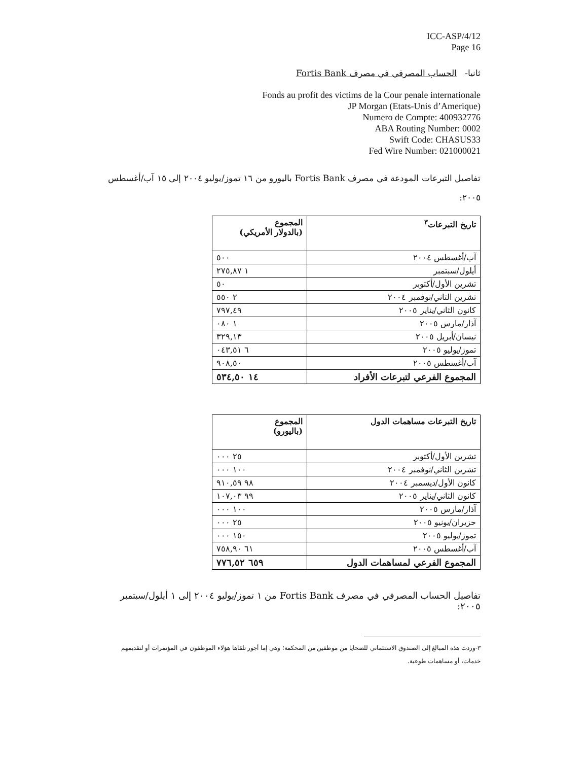ICC-ASP/4/12
Page 16
ثانيا- الحساب المصرفي في مصرف Fortis Bank
Fonds au profit des victims de la Cour penale internationale
JP Morgan (Etats-Unis d’Amerique)
Numero de Compte: 400932776
ABA Routing Number: 0002
Swift Code: CHASUS33
Fed Wire Number: 021000021
تفاصيل التبرعات المودعة في مصرف Fortis Bank باليورو من ١٦ تموز/يوليو ٢٠٠٤ إلى ١٥ آب/أغسطس ٢٠٠٥:
| تاريخ التبرعات<sup>٣</sup> | المجموع (بالدولار الأمريكي) |
| --- | --- |
| آب/أغسطس ٢٠٠٤ | ٥٠٠ |
| أيلول/سبتمبر | ١ ٢٧٥,٨٧ |
| تشرين الأول/أكتوبر | ٥٠ |
| تشرين الثاني/نوفمبر ٢٠٠٤ | ٢ ٥٥٠ |
| كانون الثاني/يناير ٢٠٠٥ | ٧٩٧,٤٩ |
| آذار/مارس ٢٠٠٥ | ١ ٠٨٠ |
| نيسان/أبريل ٢٠٠٥ | ٣٢٩,١٣ |
| تموز/يوليو ٢٠٠٥ | ٦ ٠٤٣,٥١ |
| آب/أغسطس ٢٠٠٥ | ٩٠٨,٥٠ |
| المجموع الفرعي لتبرعات الأفراد | ١٤ ٥٣٤,٥٠ |
| تاريخ التبرعات مساهمات الدول | المجموع (باليورو) |
| --- | --- |
| تشرين الأول/أكتوبر | ٢٥ ٠٠٠ |
| تشرين الثاني/نوفمبر ٢٠٠٤ | ١٠٠ ٠٠٠ |
| كانون الأول/ديسمبر ٢٠٠٤ | ٩٨ ٩١٠,٥٩ |
| كانون الثاني/يناير ٢٠٠٥ | ٩٩ ١٠٧,٠٣ |
| آذار/مارس ٢٠٠٥ | ١٠٠ ٠٠٠ |
| حزيران/يونيو ٢٠٠٥ | ٢٥ ٠٠٠ |
| تموز/يوليو ٢٠٠٥ | ١٥٠ ٠٠٠ |
| آب/أغسطس ٢٠٠٥ | ٦١ ٧٥٨,٩٠ |
| المجموع الفرعي لمساهمات الدول | ٦٥٩ ٧٧٦,٥٢ |
تفاصيل الحساب المصرفي في مصرف Fortis Bank من ١ تموز/يوليو ٢٠٠٤ إلى ١ أيلول/سبتمبر ٢٠٠٥:
٣-وردت هذه المبالغ إلى الصندوق الاستئماني للضحايا من موظفين من المحكمة؛ وهي إما أجور تلقاها هؤلاء الموظفون في المؤتمرات أو لتقديمهم خدمات، أو مساهمات طوعية.